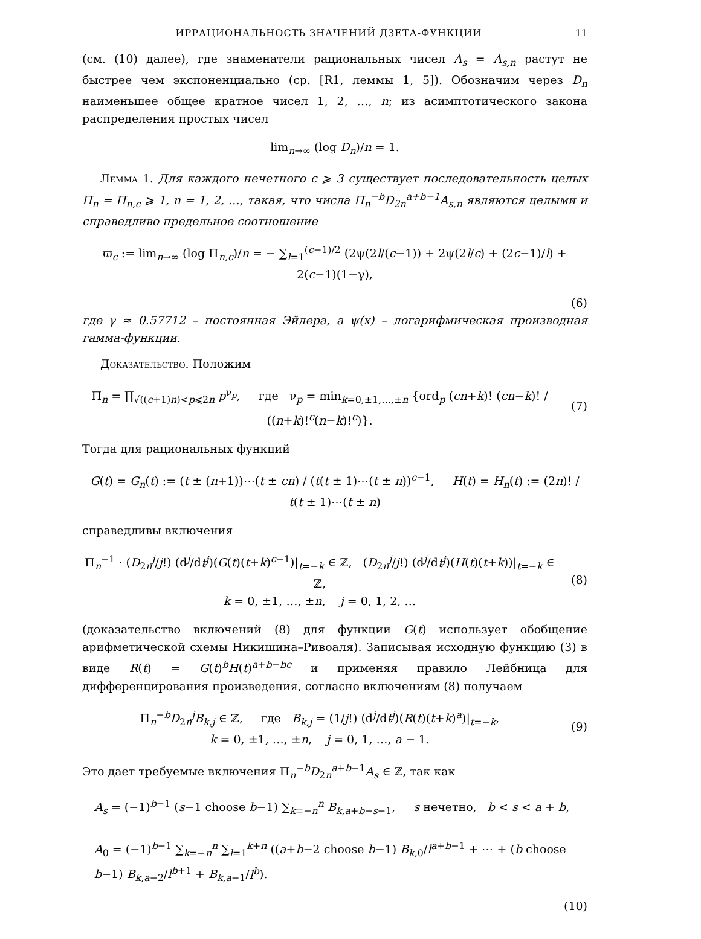ИРРАЦИОНАЛЬНОСТЬ ЗНАЧЕНИЙ ДЗЕТА-ФУНКЦИИ 11
(см. (10) далее), где знаменатели рациональных чисел A<sub>s</sub> = A<sub>s,n</sub> растут не быстрее чем экспоненциально (ср. [R1, леммы 1, 5]). Обозначим через D<sub>n</sub> наименьшее общее кратное чисел 1, 2, …, n; из асимптотического закона распределения простых чисел
lim<sub>n→∞</sub> (log D<sub>n</sub>)/n = 1.
Лемма 1. Для каждого нечетного c ⩾ 3 существует последовательность целых Π<sub>n</sub> = Π<sub>n,c</sub> ⩾ 1, n = 1, 2, …, такая, что числа Π<sub>n</sub><sup>−b</sup>D<sub>2n</sub><sup>a+b−1</sup>A<sub>s,n</sub> являются целыми и справедливо предельное соотношение
ϖ<sub>c</sub> := lim<sub>n→∞</sub> (log Π<sub>n,c</sub>)/n = − ∑<sub>l=1</sub><sup>(c−1)/2</sup> (2ψ(2l/(c−1)) + 2ψ(2l/c) + (2c−1)/l) + 2(c−1)(1−γ),
(6)
где γ ≈ 0.57712 – постоянная Эйлера, а ψ(x) – логарифмическая производная гамма-функции.
Доказательство. Положим
Π<sub>n</sub> = ∏<sub>√((c+1)n)<p⩽2n</sub> p<sup>ν<sub>p</sub></sup>, где ν<sub>p</sub> = min<sub>k=0,±1,…,±n</sub> {ord<sub>p</sub> (cn+k)! (cn−k)! / ((n+k)!<sup>c</sup>(n−k)!<sup>c</sup>)}.
(7)
Тогда для рациональных функций
G(t) = G<sub>n</sub>(t) := (t ± (n+1))⋯(t ± cn) / (t(t ± 1)⋯(t ± n))<sup>c−1</sup>, H(t) = H<sub>n</sub>(t) := (2n)! / t(t ± 1)⋯(t ± n)
справедливы включения
Π<sub>n</sub><sup>−1</sup> · (D<sub>2n</sub><sup>j</sup>/j!) (d<sup>j</sup>/dt<sup>j</sup>)(G(t)(t+k)<sup>c−1</sup>)|<sub>t=−k</sub> ∈ ℤ, (D<sub>2n</sub><sup>j</sup>/j!) (d<sup>j</sup>/dt<sup>j</sup>)(H(t)(t+k))|<sub>t=−k</sub> ∈ ℤ,
k = 0, ±1, …, ±n, j = 0, 1, 2, …
(8)
(доказательство включений (8) для функции G(t) использует обобщение арифметической схемы Никишина–Ривоаля). Записывая исходную функцию (3) в виде R(t) = G(t)<sup>b</sup>H(t)<sup>a+b−bc</sup> и применяя правило Лейбница для дифференцирования произведения, согласно включениям (8) получаем
Π<sub>n</sub><sup>−b</sup>D<sub>2n</sub><sup>j</sup>B<sub>k,j</sub> ∈ ℤ, где B<sub>k,j</sub> = (1/j!) (d<sup>j</sup>/dt<sup>j</sup>)(R(t)(t+k)<sup>a</sup>)|<sub>t=−k</sub>,
k = 0, ±1, …, ±n, j = 0, 1, …, a − 1.
(9)
Это дает требуемые включения Π<sub>n</sub><sup>−b</sup>D<sub>2n</sub><sup>a+b−1</sup>A<sub>s</sub> ∈ ℤ, так как
A<sub>s</sub> = (−1)<sup>b−1</sup> (s−1 choose b−1) ∑<sub>k=−n</sub><sup>n</sup> B<sub>k,a+b−s−1</sub>, s нечетно, b < s < a + b,
A<sub>0</sub> = (−1)<sup>b−1</sup> ∑<sub>k=−n</sub><sup>n</sup> ∑<sub>l=1</sub><sup>k+n</sup> ((a+b−2 choose b−1) B<sub>k,0</sub>/l<sup>a+b−1</sup> + ⋯ + (b choose b−1) B<sub>k,a−2</sub>/l<sup>b+1</sup> + B<sub>k,a−1</sub>/l<sup>b</sup>).
(10)